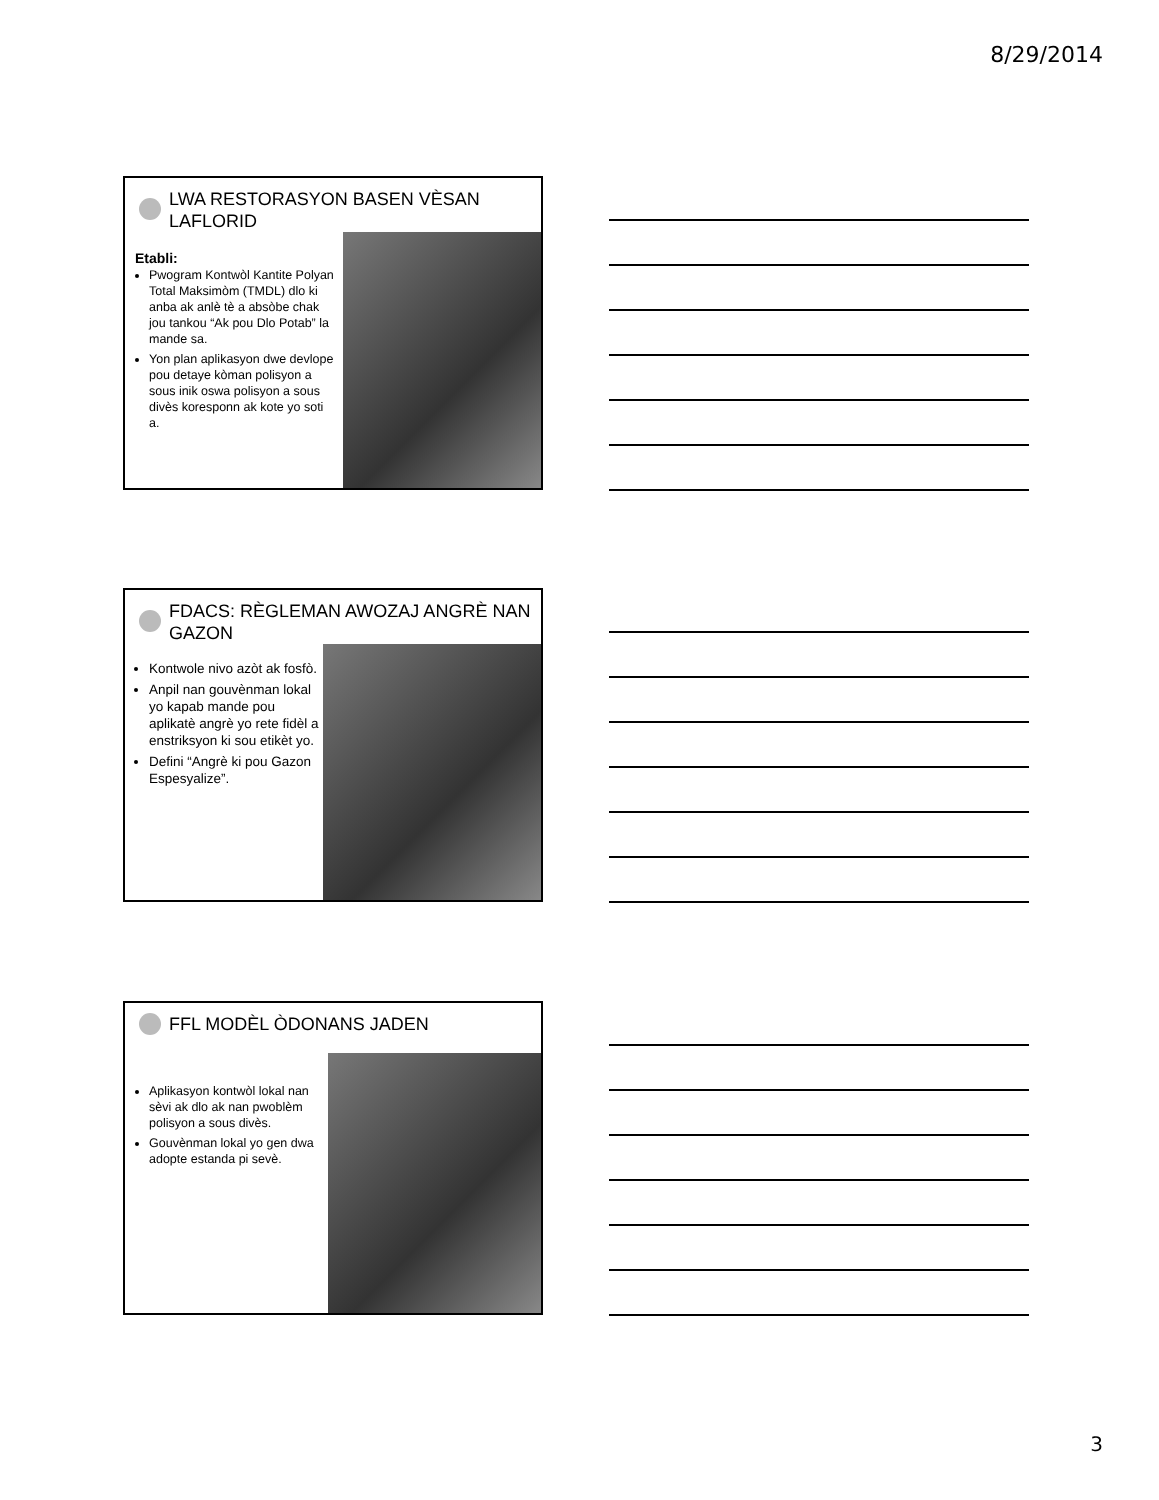8/29/2014
LWA RESTORASYON BASEN VÈSAN LAFLORID
Etabli:
Pwogram Kontwòl Kantite Polyan Total Maksimòm (TMDL) dlo ki anba ak anlè tè a absòbe chak jou tankou “Ak pou Dlo Potab” la mande sa.
Yon plan aplikasyon dwe devlope pou detaye kòman polisyon a sous inik oswa polisyon a sous divès koresponn ak kote yo soti a.
FDACS: RÈGLEMAN AWOZAJ ANGRÈ NAN GAZON
Kontwole nivo azòt ak fosfò.
Anpil nan gouvènman lokal yo kapab mande pou aplikatè angrè yo rete fidèl a enstriksyon ki sou etikèt yo.
Defini “Angrè ki pou Gazon Espesyalize”.
FFL MODÈL ÒDONANS JADEN
Aplikasyon kontwòl lokal nan sèvi ak dlo ak nan pwoblèm polisyon a sous divès.
Gouvènman lokal yo gen dwa adopte estanda pi sevè.
3